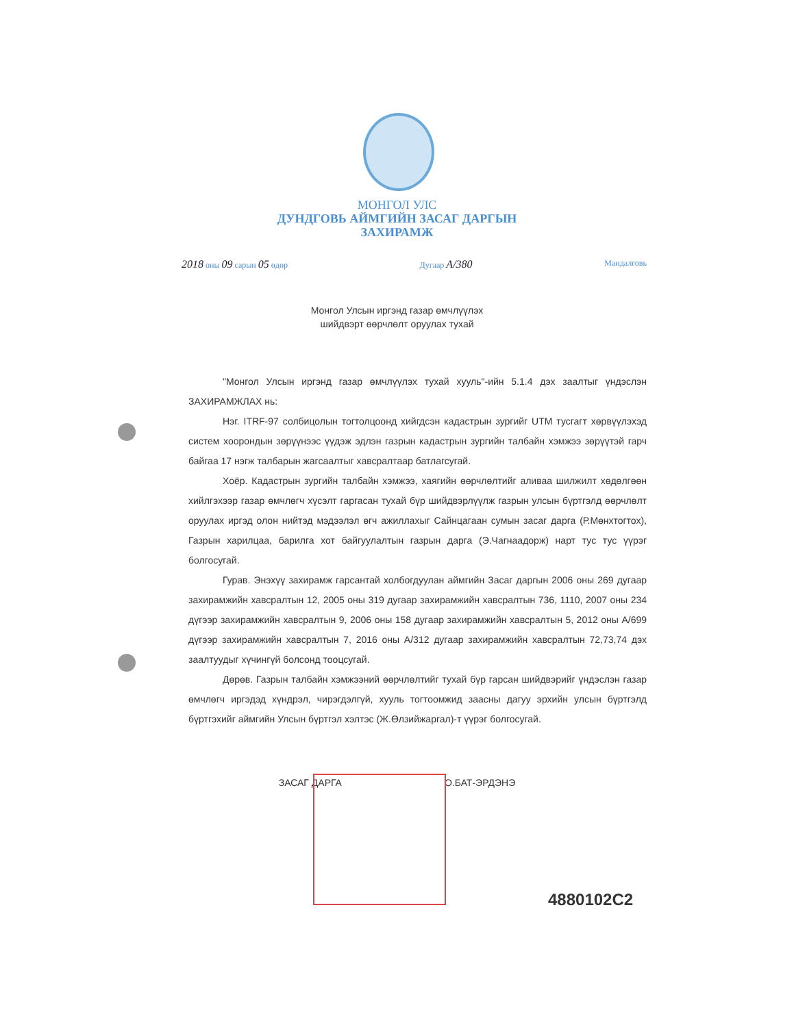МОНГОЛ УЛС
ДУНДГОВЬ АЙМГИЙН ЗАСАГ ДАРГЫН
ЗАХИРАМЖ
2018 оны 09 сарын 05 өдөр Дугаар А/380 Мандалговь
Монгол Улсын иргэнд газар өмчлүүлэх
шийдвэрт өөрчлөлт оруулах тухай
"Монгол Улсын иргэнд газар өмчлүүлэх тухай хууль"-ийн 5.1.4 дэх заалтыг үндэслэн ЗАХИРАМЖЛАХ нь:
Нэг. ITRF-97 солбицолын тогтолцоонд хийгдсэн кадастрын зургийг UTM тусгагт хөрвүүлэхэд систем хоорондын зөрүүнээс үүдэж эдлэн газрын кадастрын зургийн талбайн хэмжээ зөрүүтэй гарч байгаа 17 нэгж талбарын жагсаалтыг хавсралтаар батлагсугай.
Хоёр. Кадастрын зургийн талбайн хэмжээ, хаягийн өөрчлөлтийг аливаа шилжилт хөдөлгөөн хийлгэхээр газар өмчлөгч хүсэлт гаргасан тухай бүр шийдвэрлүүлж газрын улсын бүртгэлд өөрчлөлт оруулах иргэд олон нийтэд мэдээлэл өгч ажиллахыг Сайнцагаан сумын засаг дарга (Р.Мөнхтогтох), Газрын харилцаа, барилга хот байгуулалтын газрын дарга (Э.Чагнаадорж) нарт тус тус үүрэг болгосугай.
Гурав. Энэхүү захирамж гарсантай холбогдуулан аймгийн Засаг даргын 2006 оны 269 дугаар захирамжийн хавсралтын 12, 2005 оны 319 дугаар захирамжийн хавсралтын 736, 1110, 2007 оны 234 дүгээр захирамжийн хавсралтын 9, 2006 оны 158 дугаар захирамжийн хавсралтын 5, 2012 оны А/699 дүгээр захирамжийн хавсралтын 7, 2016 оны А/312 дугаар захирамжийн хавсралтын 72,73,74 дэх заалтуудыг хүчингүй болсонд тооцсугай.
Дөрөв. Газрын талбайн хэмжээний өөрчлөлтийг тухай бүр гарсан шийдвэрийг үндэслэн газар өмчлөгч иргэдэд хүндрэл, чирэгдэлгүй, хууль тогтоомжид заасны дагуу эрхийн улсын бүртгэлд бүртгэхийг аймгийн Улсын бүртгэл хэлтэс (Ж.Өлзийжаргал)-т үүрэг болгосугай.
ЗАСАГ ДАРГА О.БАТ-ЭРДЭНЭ
4880102С2